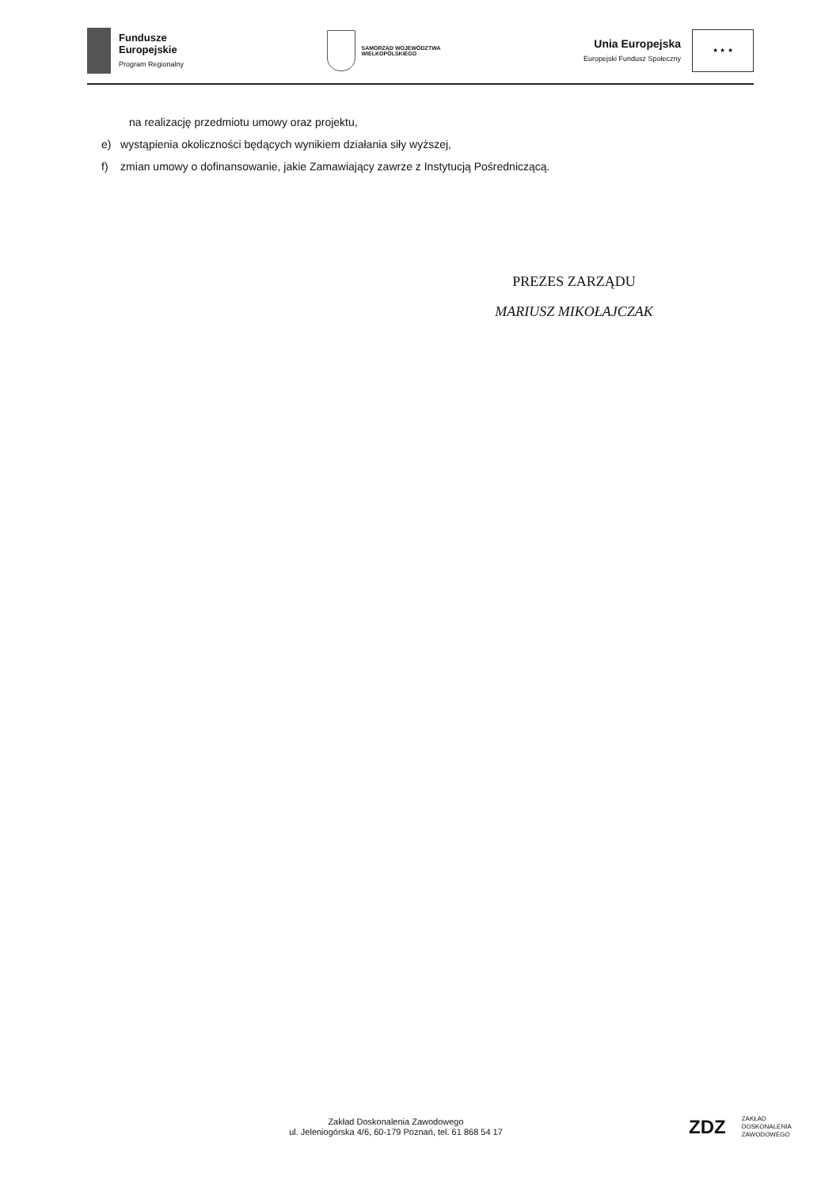Fundusze
Europejskie
Program Regionalny
SAMORZĄD WOJEWÓDZTWA
WIELKOPOLSKIEGO
Unia Europejska
Europejski Fundusz Społeczny
★ ★ ★
na realizację przedmiotu umowy oraz projektu,
e) wystąpienia okoliczności będących wynikiem działania siły wyższej,
f) zmian umowy o dofinansowanie, jakie Zamawiający zawrze z Instytucją Pośredniczącą.
PREZES ZARZĄDU
MARIUSZ MIKOŁAJCZAK
Zakład Doskonalenia Zawodowego
ul. Jeleniogórska 4/6, 60-179 Poznań, tel. 61 868 54 17
ZDZ ZAKŁAD
DOSKONALENIA
ZAWODOWEGO